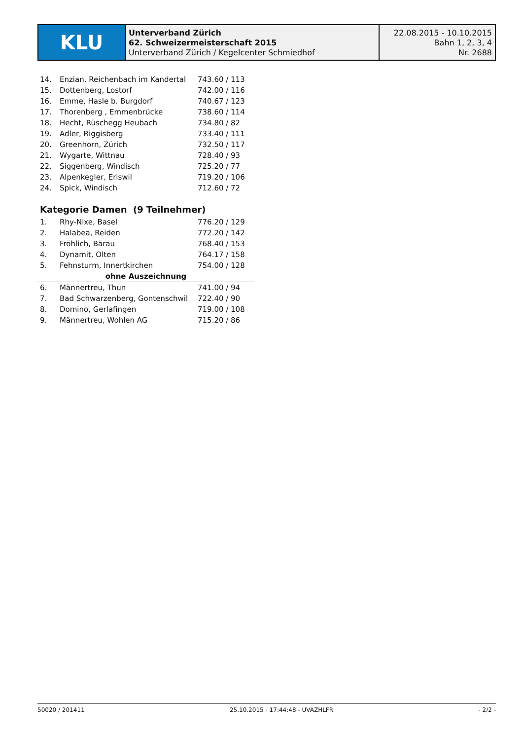KLU
Unterverband Zürich
62. Schweizermeisterschaft 2015
Unterverband Zürich / Kegelcenter Schmiedhof
22.08.2015 - 10.10.2015
Bahn 1, 2, 3, 4
Nr. 2688
| 14. | Enzian, Reichenbach im Kandertal | 743.60 / 113 |
| 15. | Dottenberg, Lostorf | 742.00 / 116 |
| 16. | Emme, Hasle b. Burgdorf | 740.67 / 123 |
| 17. | Thorenberg , Emmenbrücke | 738.60 / 114 |
| 18. | Hecht, Rüschegg Heubach | 734.80 / 82 |
| 19. | Adler, Riggisberg | 733.40 / 111 |
| 20. | Greenhorn, Zürich | 732.50 / 117 |
| 21. | Wygarte, Wittnau | 728.40 / 93 |
| 22. | Siggenberg, Windisch | 725.20 / 77 |
| 23. | Alpenkegler, Eriswil | 719.20 / 106 |
| 24. | Spick, Windisch | 712.60 / 72 |
Kategorie Damen (9 Teilnehmer)
| 1. | Rhy-Nixe, Basel | 776.20 / 129 |
| 2. | Halabea, Reiden | 772.20 / 142 |
| 3. | Fröhlich, Bärau | 768.40 / 153 |
| 4. | Dynamit, Olten | 764.17 / 158 |
| 5. | Fehnsturm, Innertkirchen | 754.00 / 128 |
| ohne Auszeichnung | | |
| 6. | Männertreu, Thun | 741.00 / 94 |
| 7. | Bad Schwarzenberg, Gontenschwil | 722.40 / 90 |
| 8. | Domino, Gerlafingen | 719.00 / 108 |
| 9. | Männertreu, Wohlen AG | 715.20 / 86 |
50020 / 201411 25.10.2015 - 17:44:48 - UVAZHLFR - 2/2 -